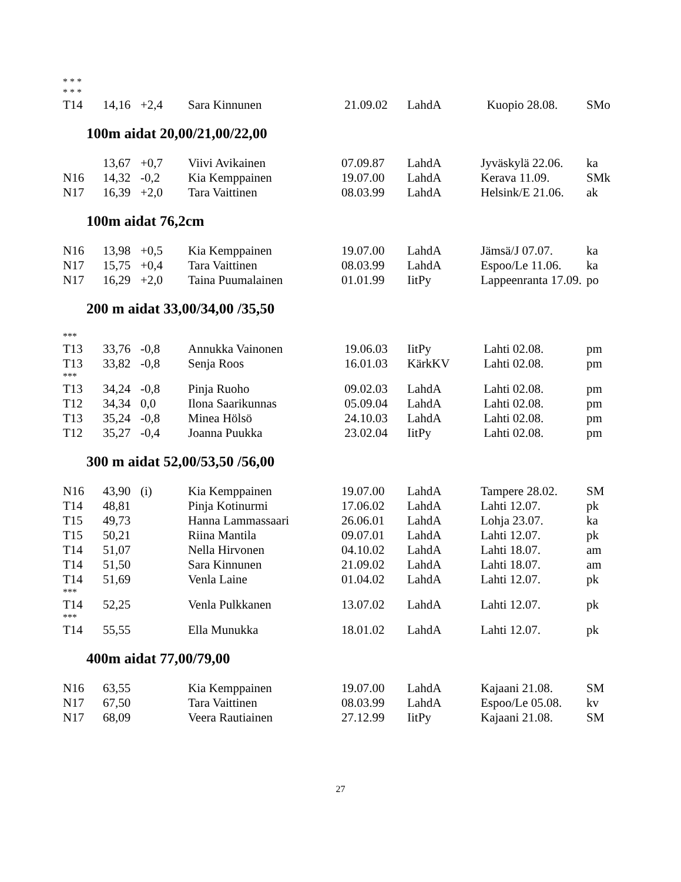| * * * | | | | | | | |
| * * * | | | | | | | |
| T14 | 14,16 | +2,4 | Sara Kinnunen | 21.09.02 | LahdA | Kuopio 28.08. | SMo |
100m aidat 20,00/21,00/22,00
| | 13,67 | +0,7 | Viivi Avikainen | 07.09.87 | LahdA | Jyväskylä 22.06. | ka |
| N16 | 14,32 | -0,2 | Kia Kemppainen | 19.07.00 | LahdA | Kerava 11.09. | SMk |
| N17 | 16,39 | +2,0 | Tara Vaittinen | 08.03.99 | LahdA | Helsink/E 21.06. | ak |
100m aidat 76,2cm
| N16 | 13,98 | +0,5 | Kia Kemppainen | 19.07.00 | LahdA | Jämsä/J 07.07. | ka |
| N17 | 15,75 | +0,4 | Tara Vaittinen | 08.03.99 | LahdA | Espoo/Le 11.06. | ka |
| N17 | 16,29 | +2,0 | Taina Puumalainen | 01.01.99 | IitPy | Lappeenranta 17.09. | po |
200 m aidat 33,00/34,00 /35,50
| *** | | | | | | | |
| T13 | 33,76 | -0,8 | Annukka Vainonen | 19.06.03 | IitPy | Lahti 02.08. | pm |
| T13 | 33,82 | -0,8 | Senja Roos | 16.01.03 | KärkKV | Lahti 02.08. | pm |
| *** | | | | | | | |
| T13 | 34,24 | -0,8 | Pinja Ruoho | 09.02.03 | LahdA | Lahti 02.08. | pm |
| T12 | 34,34 | 0,0 | Ilona Saarikunnas | 05.09.04 | LahdA | Lahti 02.08. | pm |
| T13 | 35,24 | -0,8 | Minea Hölsö | 24.10.03 | LahdA | Lahti 02.08. | pm |
| T12 | 35,27 | -0,4 | Joanna Puukka | 23.02.04 | IitPy | Lahti 02.08. | pm |
300 m aidat 52,00/53,50 /56,00
| N16 | 43,90 | (i) | Kia Kemppainen | 19.07.00 | LahdA | Tampere 28.02. | SM |
| T14 | 48,81 | | Pinja Kotinurmi | 17.06.02 | LahdA | Lahti 12.07. | pk |
| T15 | 49,73 | | Hanna Lammassaari | 26.06.01 | LahdA | Lohja 23.07. | ka |
| T15 | 50,21 | | Riina Mantila | 09.07.01 | LahdA | Lahti 12.07. | pk |
| T14 | 51,07 | | Nella Hirvonen | 04.10.02 | LahdA | Lahti 18.07. | am |
| T14 | 51,50 | | Sara Kinnunen | 21.09.02 | LahdA | Lahti 18.07. | am |
| T14 | 51,69 | | Venla Laine | 01.04.02 | LahdA | Lahti 12.07. | pk |
| *** | | | | | | | |
| T14 | 52,25 | | Venla Pulkkanen | 13.07.02 | LahdA | Lahti 12.07. | pk |
| *** | | | | | | | |
| T14 | 55,55 | | Ella Munukka | 18.01.02 | LahdA | Lahti 12.07. | pk |
400m aidat 77,00/79,00
| N16 | 63,55 | | Kia Kemppainen | 19.07.00 | LahdA | Kajaani 21.08. | SM |
| N17 | 67,50 | | Tara Vaittinen | 08.03.99 | LahdA | Espoo/Le 05.08. | kv |
| N17 | 68,09 | | Veera Rautiainen | 27.12.99 | IitPy | Kajaani 21.08. | SM |
27